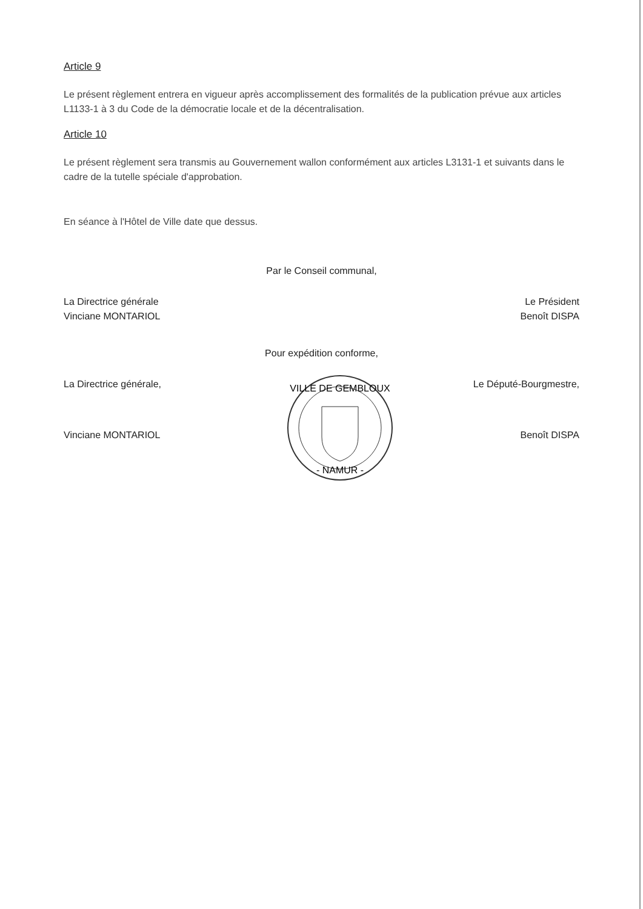Article 9
Le présent règlement entrera en vigueur après accomplissement des formalités de la publication prévue aux articles L1133-1 à 3 du Code de la démocratie locale et de la décentralisation.
Article 10
Le présent règlement sera transmis au Gouvernement wallon conformément aux articles L3131-1 et suivants dans le cadre de la tutelle spéciale d'approbation.
En séance à l'Hôtel de Ville date que dessus.
Par le Conseil communal,
La Directrice générale
Vinciane MONTARIOL
Le Président
Benoît DISPA
Pour expédition conforme,
La Directrice générale, Le Député-Bourgmestre,
Vinciane MONTARIOL
VILLE DE GEMBLOUX
- NAMUR -
Benoît DISPA